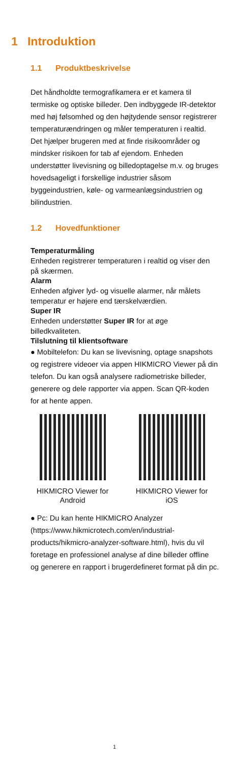1 Introduktion
1.1 Produktbeskrivelse
Det håndholdte termografikamera er et kamera til termiske og optiske billeder. Den indbyggede IR-detektor med høj følsomhed og den højtydende sensor registrerer temperaturændringen og måler temperaturen i realtid.
Det hjælper brugeren med at finde risikoområder og mindsker risikoen for tab af ejendom. Enheden understøtter livevisning og billedoptagelse m.v. og bruges hovedsageligt i forskellige industrier såsom byggeindustrien, køle- og varmeanlægsindustrien og bilindustrien.
1.2 Hovedfunktioner
Temperaturmåling
Enheden registrerer temperaturen i realtid og viser den på skærmen.
Alarm
Enheden afgiver lyd- og visuelle alarmer, når målets temperatur er højere end tærskelværdien.
Super IR
Enheden understøtter Super IR for at øge billedkvaliteten.
Tilslutning til klientsoftware
● Mobiltelefon: Du kan se livevisning, optage snapshots og registrere videoer via appen HIKMICRO Viewer på din telefon. Du kan også analysere radiometriske billeder, generere og dele rapporter via appen. Scan QR-koden for at hente appen.
HIKMICRO Viewer for Android
HIKMICRO Viewer for iOS
● Pc: Du kan hente HIKMICRO Analyzer (https://www.hikmicrotech.com/en/industrial-products/hikmicro-analyzer-software.html), hvis du vil foretage en professionel analyse af dine billeder offline og generere en rapport i brugerdefineret format på din pc.
1